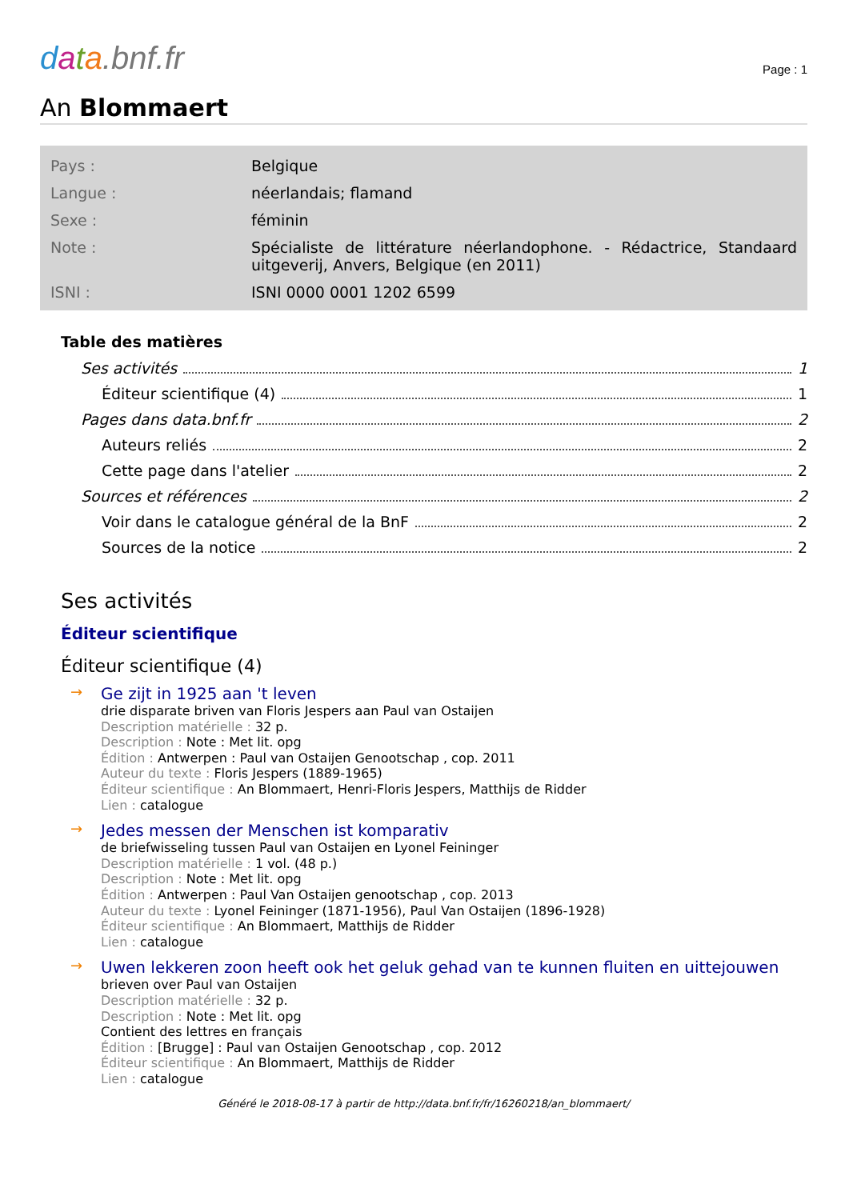data.bnf.fr
Page : 1
An Blommaert
| Pays : | Belgique |
| Langue : | néerlandais; flamand |
| Sexe : | féminin |
| Note : | Spécialiste de littérature néerlandophone. - Rédactrice, Standaard uitgeverij, Anvers, Belgique (en 2011) |
| ISNI : | ISNI 0000 0001 1202 6599 |
Table des matières
Ses activités 1
Éditeur scientifique (4) 1
Pages dans data.bnf.fr 2
Auteurs reliés 2
Cette page dans l'atelier 2
Sources et références 2
Voir dans le catalogue général de la BnF 2
Sources de la notice 2
Ses activités
Éditeur scientifique
Éditeur scientifique (4)
→
Ge zijt in 1925 aan 't leven
drie disparate briven van Floris Jespers aan Paul van Ostaijen
Description matérielle : 32 p.
Description : Note : Met lit. opg
Édition : Antwerpen : Paul van Ostaijen Genootschap , cop. 2011
Auteur du texte : Floris Jespers (1889-1965)
Éditeur scientifique : An Blommaert, Henri-Floris Jespers, Matthijs de Ridder
Lien : catalogue
→
Jedes messen der Menschen ist komparativ
de briefwisseling tussen Paul van Ostaijen en Lyonel Feininger
Description matérielle : 1 vol. (48 p.)
Description : Note : Met lit. opg
Édition : Antwerpen : Paul Van Ostaijen genootschap , cop. 2013
Auteur du texte : Lyonel Feininger (1871-1956), Paul Van Ostaijen (1896-1928)
Éditeur scientifique : An Blommaert, Matthijs de Ridder
Lien : catalogue
→
Uwen lekkeren zoon heeft ook het geluk gehad van te kunnen fluiten en uittejouwen
brieven over Paul van Ostaijen
Description matérielle : 32 p.
Description : Note : Met lit. opg
Contient des lettres en français
Édition : [Brugge] : Paul van Ostaijen Genootschap , cop. 2012
Éditeur scientifique : An Blommaert, Matthijs de Ridder
Lien : catalogue
Généré le 2018-08-17 à partir de http://data.bnf.fr/fr/16260218/an_blommaert/